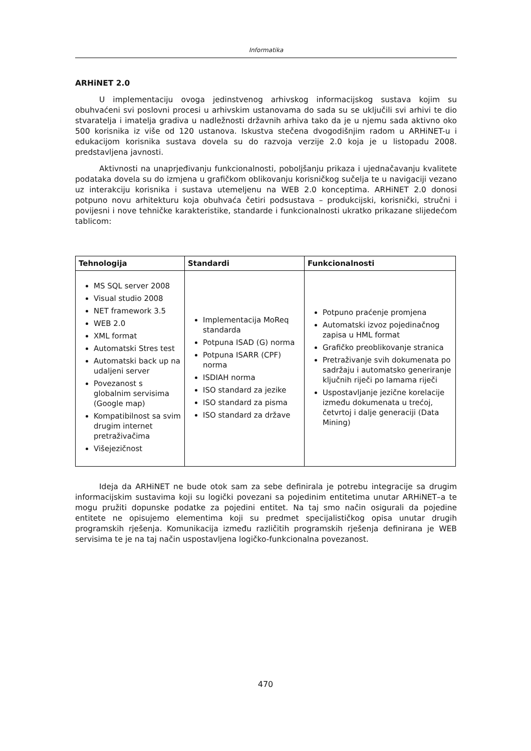Informatika
ARHiNET 2.0
U implementaciju ovoga jedinstvenog arhivskog informacijskog sustava kojim su obuhvaćeni svi poslovni procesi u arhivskim ustanovama do sada su se uključili svi arhivi te dio stvaratelja i imatelja gradiva u nadležnosti državnih arhiva tako da je u njemu sada aktivno oko 500 korisnika iz više od 120 ustanova. Iskustva stečena dvogodišnjim radom u ARHiNET-u i edukacijom korisnika sustava dovela su do razvoja verzije 2.0 koja je u listopadu 2008. predstavljena javnosti.
Aktivnosti na unaprjeđivanju funkcionalnosti, poboljšanju prikaza i ujednačavanju kvalitete podataka dovela su do izmjena u grafičkom oblikovanju korisničkog sučelja te u navigaciji vezano uz interakciju korisnika i sustava utemeljenu na WEB 2.0 konceptima. ARHiNET 2.0 donosi potpuno novu arhitekturu koja obuhvaća četiri podsustava – produkcijski, korisnički, stručni i povijesni i nove tehničke karakteristike, standarde i funkcionalnosti ukratko prikazane slijedećom tablicom:
| Tehnologija | Standardi | Funkcionalnosti |
| --- | --- | --- |
| MS SQL server 2008 Visual studio 2008 NET framework 3.5 WEB 2.0 XML format Automatski Stres test Automatski back up na udaljeni server Povezanost s globalnim servisima (Google map) Kompatibilnost sa svim drugim internet pretraživačima Višejezičnost | Implementacija MoReq standarda Potpuna ISAD (G) norma Potpuna ISARR (CPF) norma ISDIAH norma ISO standard za jezike ISO standard za pisma ISO standard za države | Potpuno praćenje promjena Automatski izvoz pojedinačnog zapisa u HML format Grafičko preoblikovanje stranica Pretraživanje svih dokumenata po sadržaju i automatsko generiranje ključnih riječi po lamama riječi Uspostavljanje jezične korelacije između dokumenata u trećoj, četvrtoj i dalje generaciji (Data Mining) |
Ideja da ARHiNET ne bude otok sam za sebe definirala je potrebu integracije sa drugim informacijskim sustavima koji su logički povezani sa pojedinim entitetima unutar ARHiNET–a te mogu pružiti dopunske podatke za pojedini entitet. Na taj smo način osigurali da pojedine entitete ne opisujemo elementima koji su predmet specijalističkog opisa unutar drugih programskih rješenja. Komunikacija između različitih programskih rješenja definirana je WEB servisima te je na taj način uspostavljena logičko-funkcionalna povezanost.
470